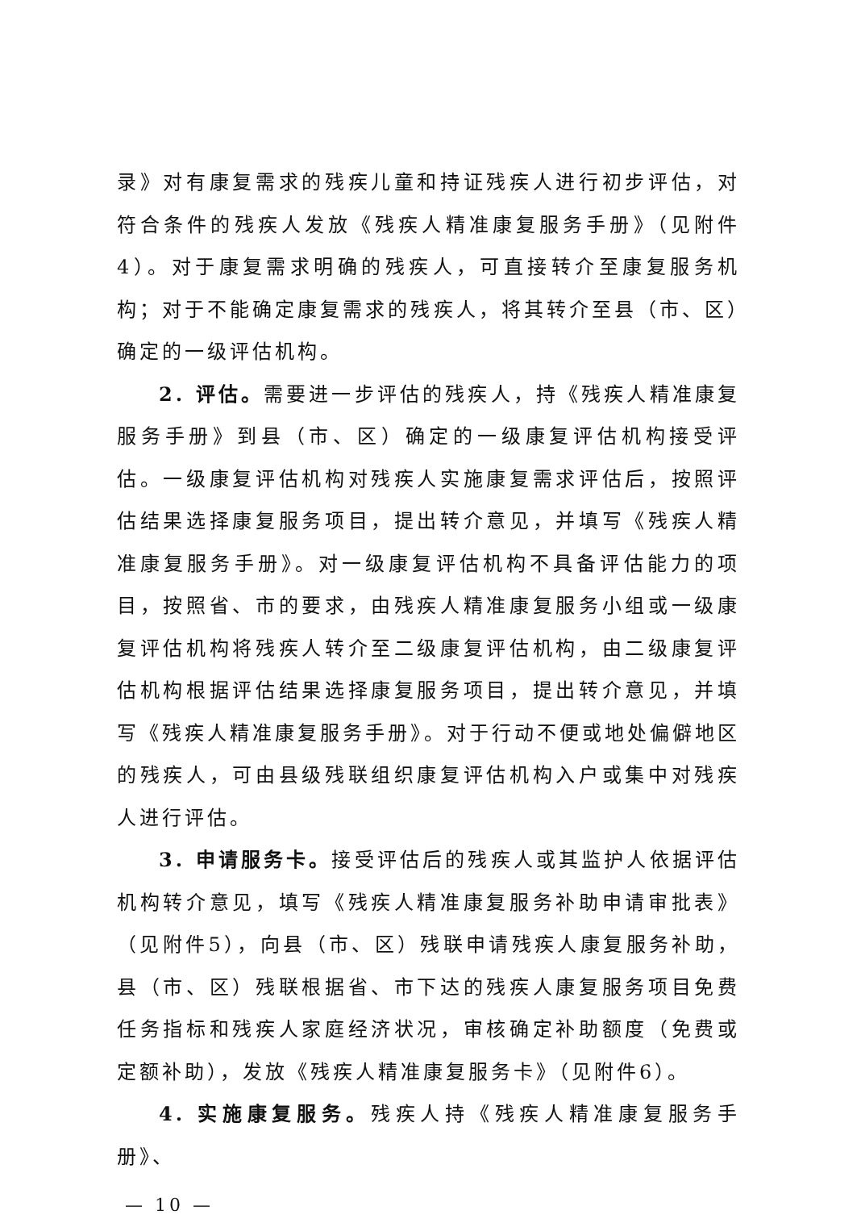录》对有康复需求的残疾儿童和持证残疾人进行初步评估，对符合条件的残疾人发放《残疾人精准康复服务手册》（见附件4）。对于康复需求明确的残疾人，可直接转介至康复服务机构；对于不能确定康复需求的残疾人，将其转介至县（市、区）确定的一级评估机构。
2. 评估。需要进一步评估的残疾人，持《残疾人精准康复服务手册》到县（市、区）确定的一级康复评估机构接受评估。一级康复评估机构对残疾人实施康复需求评估后，按照评估结果选择康复服务项目，提出转介意见，并填写《残疾人精准康复服务手册》。对一级康复评估机构不具备评估能力的项目，按照省、市的要求，由残疾人精准康复服务小组或一级康复评估机构将残疾人转介至二级康复评估机构，由二级康复评估机构根据评估结果选择康复服务项目，提出转介意见，并填写《残疾人精准康复服务手册》。对于行动不便或地处偏僻地区的残疾人，可由县级残联组织康复评估机构入户或集中对残疾人进行评估。
3. 申请服务卡。接受评估后的残疾人或其监护人依据评估机构转介意见，填写《残疾人精准康复服务补助申请审批表》（见附件5），向县（市、区）残联申请残疾人康复服务补助，县（市、区）残联根据省、市下达的残疾人康复服务项目免费任务指标和残疾人家庭经济状况，审核确定补助额度（免费或定额补助），发放《残疾人精准康复服务卡》（见附件6）。
4. 实施康复服务。残疾人持《残疾人精准康复服务手册》、
— 10 —